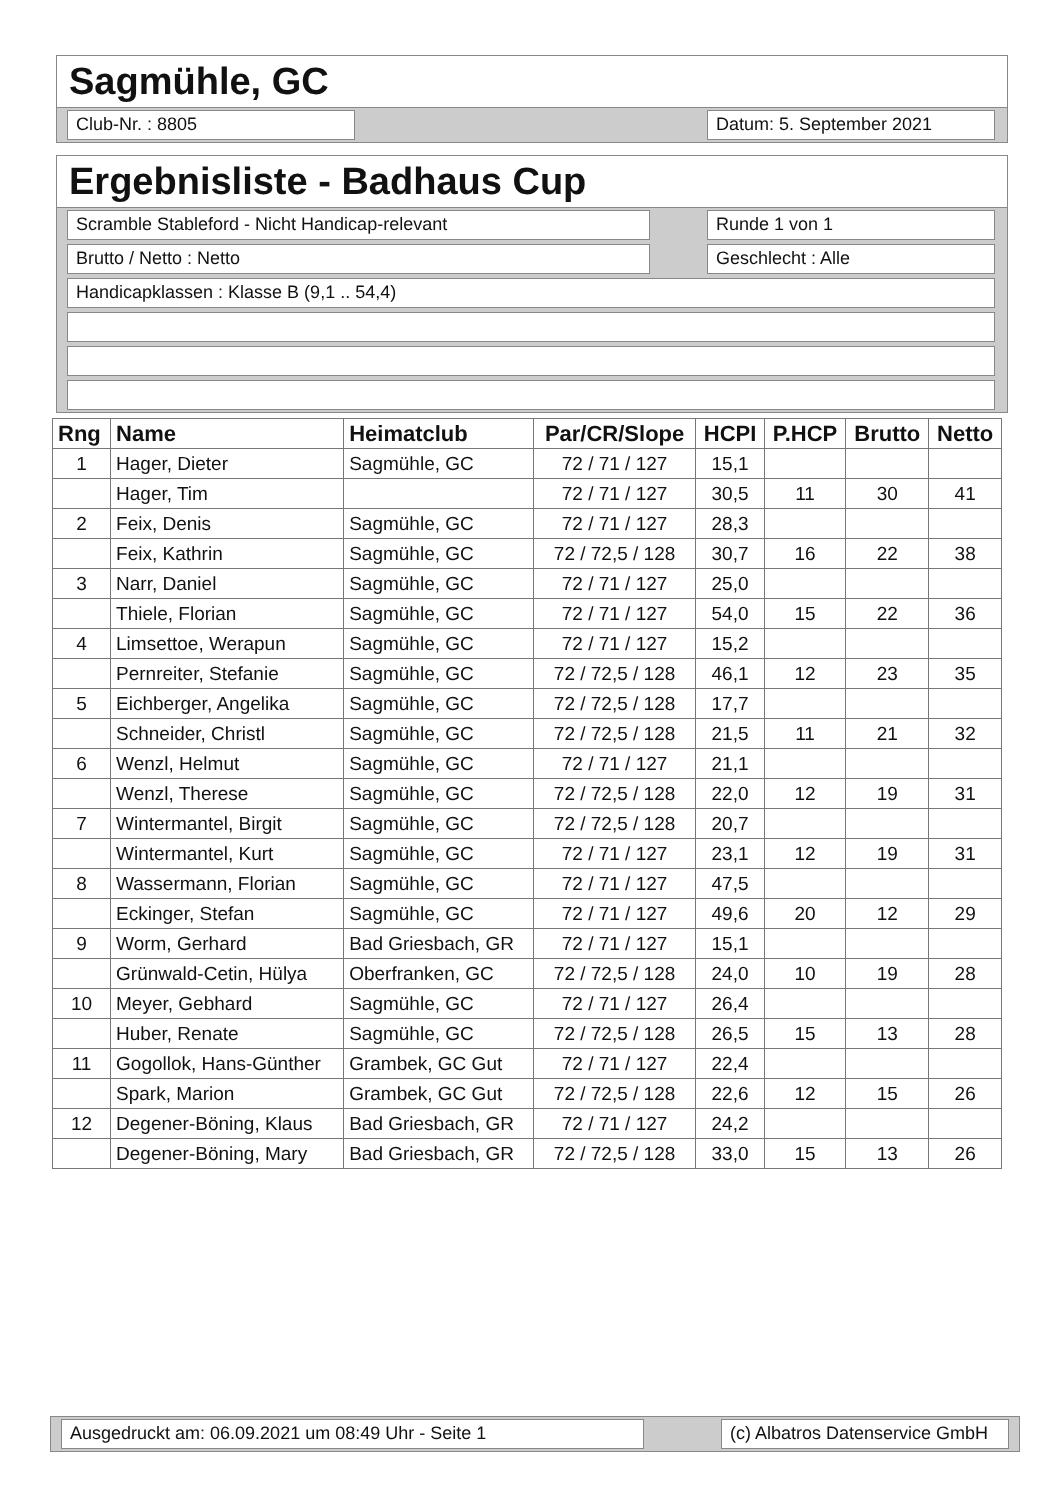Sagmühle, GC
Club-Nr. : 8805 Datum: 5. September 2021
Ergebnisliste - Badhaus Cup
Scramble Stableford - Nicht Handicap-relevant Runde 1 von 1
Brutto / Netto : Netto Geschlecht : Alle
Handicapklassen : Klasse B (9,1 .. 54,4)
| Rng | Name | Heimatclub | Par/CR/Slope | HCPI | P.HCP | Brutto | Netto |
| --- | --- | --- | --- | --- | --- | --- | --- |
| 1 | Hager, Dieter | Sagmühle, GC | 72 / 71 / 127 | 15,1 | | | |
| | Hager, Tim | | 72 / 71 / 127 | 30,5 | 11 | 30 | 41 |
| 2 | Feix, Denis | Sagmühle, GC | 72 / 71 / 127 | 28,3 | | | |
| | Feix, Kathrin | Sagmühle, GC | 72 / 72,5 / 128 | 30,7 | 16 | 22 | 38 |
| 3 | Narr, Daniel | Sagmühle, GC | 72 / 71 / 127 | 25,0 | | | |
| | Thiele, Florian | Sagmühle, GC | 72 / 71 / 127 | 54,0 | 15 | 22 | 36 |
| 4 | Limsettoe, Werapun | Sagmühle, GC | 72 / 71 / 127 | 15,2 | | | |
| | Pernreiter, Stefanie | Sagmühle, GC | 72 / 72,5 / 128 | 46,1 | 12 | 23 | 35 |
| 5 | Eichberger, Angelika | Sagmühle, GC | 72 / 72,5 / 128 | 17,7 | | | |
| | Schneider, Christl | Sagmühle, GC | 72 / 72,5 / 128 | 21,5 | 11 | 21 | 32 |
| 6 | Wenzl, Helmut | Sagmühle, GC | 72 / 71 / 127 | 21,1 | | | |
| | Wenzl, Therese | Sagmühle, GC | 72 / 72,5 / 128 | 22,0 | 12 | 19 | 31 |
| 7 | Wintermantel, Birgit | Sagmühle, GC | 72 / 72,5 / 128 | 20,7 | | | |
| | Wintermantel, Kurt | Sagmühle, GC | 72 / 71 / 127 | 23,1 | 12 | 19 | 31 |
| 8 | Wassermann, Florian | Sagmühle, GC | 72 / 71 / 127 | 47,5 | | | |
| | Eckinger, Stefan | Sagmühle, GC | 72 / 71 / 127 | 49,6 | 20 | 12 | 29 |
| 9 | Worm, Gerhard | Bad Griesbach, GR | 72 / 71 / 127 | 15,1 | | | |
| | Grünwald-Cetin, Hülya | Oberfranken, GC | 72 / 72,5 / 128 | 24,0 | 10 | 19 | 28 |
| 10 | Meyer, Gebhard | Sagmühle, GC | 72 / 71 / 127 | 26,4 | | | |
| | Huber, Renate | Sagmühle, GC | 72 / 72,5 / 128 | 26,5 | 15 | 13 | 28 |
| 11 | Gogollok, Hans-Günther | Grambek, GC Gut | 72 / 71 / 127 | 22,4 | | | |
| | Spark, Marion | Grambek, GC Gut | 72 / 72,5 / 128 | 22,6 | 12 | 15 | 26 |
| 12 | Degener-Böning, Klaus | Bad Griesbach, GR | 72 / 71 / 127 | 24,2 | | | |
| | Degener-Böning, Mary | Bad Griesbach, GR | 72 / 72,5 / 128 | 33,0 | 15 | 13 | 26 |
Ausgedruckt am: 06.09.2021 um 08:49 Uhr - Seite 1 (c) Albatros Datenservice GmbH